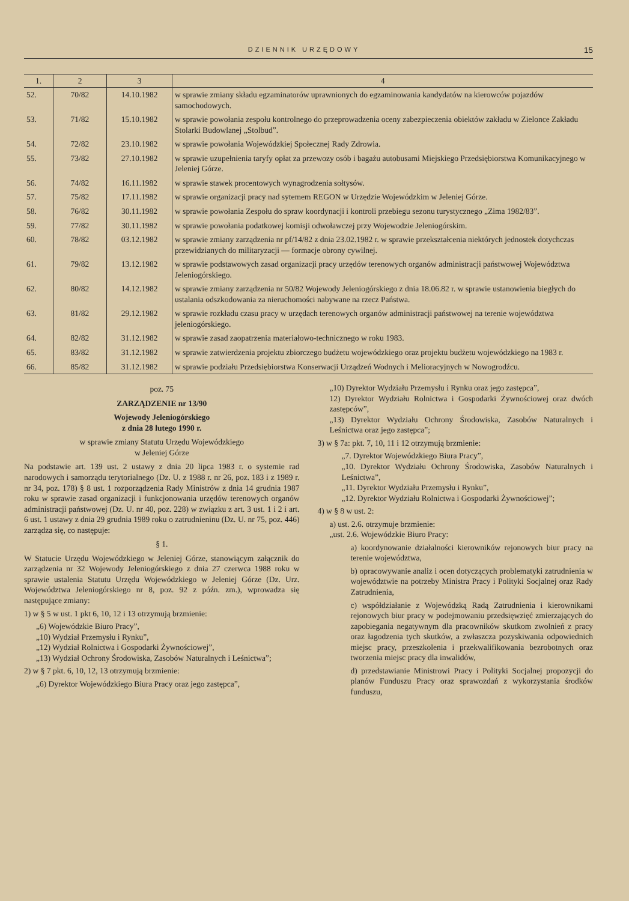DZIENNIK URZĘDOWY 15
| 1. | 2 | 3 | 4 |
| --- | --- | --- | --- |
| 52. | 70/82 | 14.10.1982 | w sprawie zmiany składu egzaminatorów uprawnionych do egzaminowania kandydatów na kierowców pojazdów samochodowych. |
| 53. | 71/82 | 15.10.1982 | w sprawie powołania zespołu kontrolnego do przeprowadzenia oceny zabezpieczenia obiektów zakładu w Zielonce Zakładu Stolarki Budowlanej „Stolbud”. |
| 54. | 72/82 | 23.10.1982 | w sprawie powołania Wojewódzkiej Społecznej Rady Zdrowia. |
| 55. | 73/82 | 27.10.1982 | w sprawie uzupełnienia taryfy opłat za przewozy osób i bagażu autobusami Miejskiego Przedsiębiorstwa Komunikacyjnego w Jeleniej Górze. |
| 56. | 74/82 | 16.11.1982 | w sprawie stawek procentowych wynagrodzenia sołtysów. |
| 57. | 75/82 | 17.11.1982 | w sprawie organizacji pracy nad sytemem REGON w Urzędzie Wojewódzkim w Jeleniej Górze. |
| 58. | 76/82 | 30.11.1982 | w sprawie powołania Zespołu do spraw koordynacji i kontroli przebiegu sezonu turystycznego „Zima 1982/83”. |
| 59. | 77/82 | 30.11.1982 | w sprawie powołania podatkowej komisji odwoławczej przy Wojewodzie Jeleniogórskim. |
| 60. | 78/82 | 03.12.1982 | w sprawie zmiany zarządzenia nr pf/14/82 z dnia 23.02.1982 r. w sprawie przekształcenia niektórych jednostek dotychczas przewidzianych do militaryzacji — formacje obrony cywilnej. |
| 61. | 79/82 | 13.12.1982 | w sprawie podstawowych zasad organizacji pracy urzędów terenowych organów administracji państwowej Województwa Jeleniogórskiego. |
| 62. | 80/82 | 14.12.1982 | w sprawie zmiany zarządzenia nr 50/82 Wojewody Jeleniogórskiego z dnia 18.06.82 r. w sprawie ustanowienia biegłych do ustalania odszkodowania za nieruchomości nabywane na rzecz Państwa. |
| 63. | 81/82 | 29.12.1982 | w sprawie rozkładu czasu pracy w urzędach terenowych organów administracji państwowej na terenie województwa jeleniogórskiego. |
| 64. | 82/82 | 31.12.1982 | w sprawie zasad zaopatrzenia materiałowo-technicznego w roku 1983. |
| 65. | 83/82 | 31.12.1982 | w sprawie zatwierdzenia projektu zbiorczego budżetu wojewódzkiego oraz projektu budżetu wojewódzkiego na 1983 r. |
| 66. | 85/82 | 31.12.1982 | w sprawie podziału Przedsiębiorstwa Konserwacji Urządzeń Wodnych i Melioracyjnych w Nowogrodźcu. |
poz. 75
ZARZĄDZENIE nr 13/90
Wojewody Jeleniogórskiego
z dnia 28 lutego 1990 r.
w sprawie zmiany Statutu Urzędu Wojewódzkiego
w Jeleniej Górze
Na podstawie art. 139 ust. 2 ustawy z dnia 20 lipca 1983 r. o systemie rad narodowych i samorządu terytorialnego (Dz. U. z 1988 r. nr 26, poz. 183 i z 1989 r. nr 34, poz. 178) § 8 ust. 1 rozporządzenia Rady Ministrów z dnia 14 grudnia 1987 roku w sprawie zasad organizacji i funkcjonowania urzędów terenowych organów administracji państwowej (Dz. U. nr 40, poz. 228) w związku z art. 3 ust. 1 i 2 i art. 6 ust. 1 ustawy z dnia 29 grudnia 1989 roku o zatrudnieninu (Dz. U. nr 75, poz. 446) zarządza się, co następuje:
§ 1.
W Statucie Urzędu Wojewódzkiego w Jeleniej Górze, stanowiącym załącznik do zarządzenia nr 32 Wojewody Jeleniogórskiego z dnia 27 czerwca 1988 roku w sprawie ustalenia Statutu Urzędu Wojewódzkiego w Jeleniej Górze (Dz. Urz. Województwa Jeleniogórskiego nr 8, poz. 92 z późn. zm.), wprowadza się następujące zmiany:
1) w § 5 w ust. 1 pkt 6, 10, 12 i 13 otrzymują brzmienie:
„6) Wojewódzkie Biuro Pracy”,
„10) Wydział Przemysłu i Rynku”,
„12) Wydział Rolnictwa i Gospodarki Żywnościowej”,
„13) Wydział Ochrony Środowiska, Zasobów Naturalnych i Leśnictwa”;
2) w § 7 pkt. 6, 10, 12, 13 otrzymują brzmienie:
„6) Dyrektor Wojewódzkiego Biura Pracy oraz jego zastępca”,
„10) Dyrektor Wydziału Przemysłu i Rynku oraz jego zastępca”,
12) Dyrektor Wydziału Rolnictwa i Gospodarki Żywnościowej oraz dwóch zastępców”,
„13) Dyrektor Wydziału Ochrony Środowiska, Zasobów Naturalnych i Leśnictwa oraz jego zastępca”;
3) w § 7a: pkt. 7, 10, 11 i 12 otrzymują brzmienie:
„7. Dyrektor Wojewódzkiego Biura Pracy”,
„10. Dyrektor Wydziału Ochrony Środowiska, Zasobów Naturalnych i Leśnictwa”,
„11. Dyrektor Wydziału Przemysłu i Rynku”,
„12. Dyrektor Wydziału Rolnictwa i Gospodarki Żywnościowej”;
4) w § 8 w ust. 2:
a) ust. 2.6. otrzymuje brzmienie:
„ust. 2.6. Wojewódzkie Biuro Pracy:
a) koordynowanie działalności kierowników rejonowych biur pracy na terenie województwa,
b) opracowywanie analiz i ocen dotyczących problematyki zatrudnienia w województwie na potrzeby Ministra Pracy i Polityki Socjalnej oraz Rady Zatrudnienia,
c) współdziałanie z Wojewódzką Radą Zatrudnienia i kierownikami rejonowych biur pracy w podejmowaniu przedsięwzięć zmierzających do zapobiegania negatywnym dla pracowników skutkom zwolnień z pracy oraz łagodzenia tych skutków, a zwłaszcza pozyskiwania odpowiednich miejsc pracy, przeszkolenia i przekwalifikowania bezrobotnych oraz tworzenia miejsc pracy dla inwalidów,
d) przedstawianie Ministrowi Pracy i Polityki Socjalnej propozycji do planów Funduszu Pracy oraz sprawozdań z wykorzystania środków funduszu,